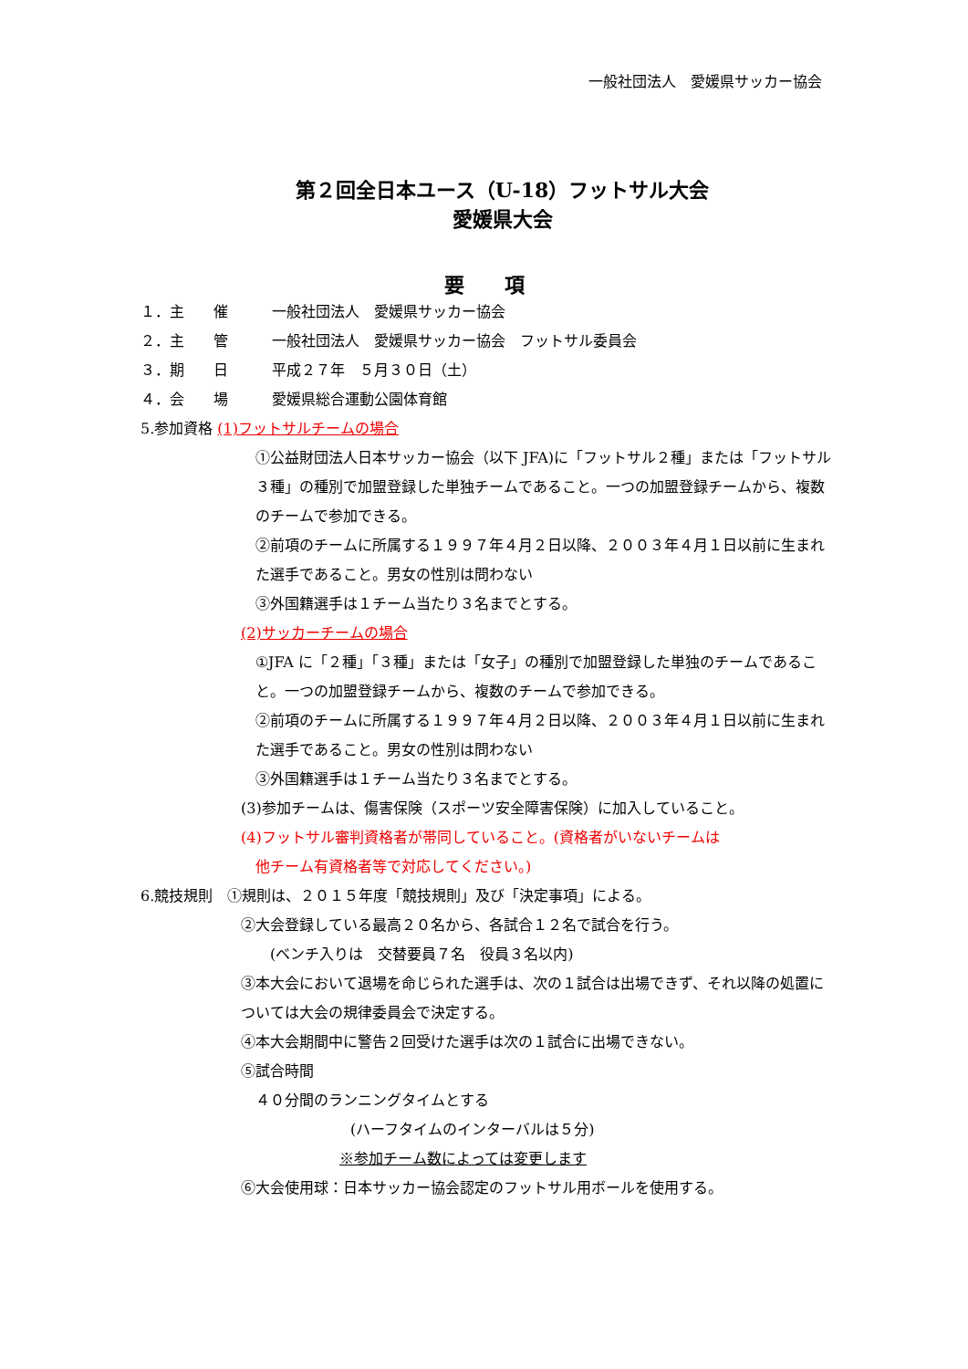一般社団法人　愛媛県サッカー協会
第２回全日本ユース（U-18）フットサル大会
愛媛県大会
要　　項
１．主　　催　　　一般社団法人　愛媛県サッカー協会
２．主　　管　　　一般社団法人　愛媛県サッカー協会　フットサル委員会
３．期　　日　　　平成２７年　５月３０日（土）
４．会　　場　　　愛媛県総合運動公園体育館
5.参加資格 (1)フットサルチームの場合
①公益財団法人日本サッカー協会（以下 JFA)に「フットサル２種」または「フットサル３種」の種別で加盟登録した単独チームであること。一つの加盟登録チームから、複数のチームで参加できる。
②前項のチームに所属する１９９７年４月２日以降、２００３年４月１日以前に生まれた選手であること。男女の性別は問わない
③外国籍選手は１チーム当たり３名までとする。
(2)サッカーチームの場合
①JFA に「２種」「３種」または「女子」の種別で加盟登録した単独のチームであること。一つの加盟登録チームから、複数のチームで参加できる。
②前項のチームに所属する１９９７年４月２日以降、２００３年４月１日以前に生まれた選手であること。男女の性別は問わない
③外国籍選手は１チーム当たり３名までとする。
(3)参加チームは、傷害保険（スポーツ安全障害保険）に加入していること。
(4)フットサル審判資格者が帯同していること。(資格者がいないチームは
　他チーム有資格者等で対応してください。)
6.競技規則　①規則は、２０１５年度「競技規則」及び「決定事項」による。
②大会登録している最高２０名から、各試合１２名で試合を行う。
　　(ベンチ入りは　交替要員７名　役員３名以内)
③本大会において退場を命じられた選手は、次の１試合は出場できず、それ以降の処置については大会の規律委員会で決定する。
④本大会期間中に警告２回受けた選手は次の１試合に出場できない。
⑤試合時間
　４０分間のランニングタイムとする
(ハーフタイムのインターバルは５分)
※参加チーム数によっては変更します
⑥大会使用球：日本サッカー協会認定のフットサル用ボールを使用する。